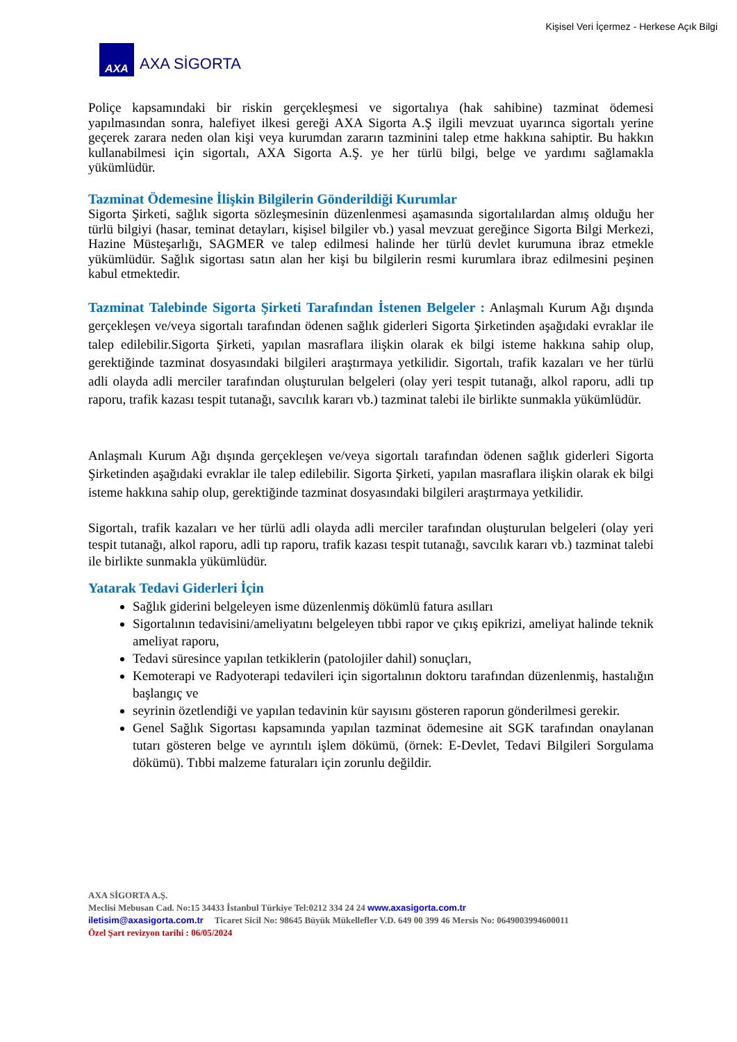Kişisel Veri İçermez - Herkese Açık Bilgi
AXA
AXA SİGORTA
Poliçe kapsamındaki bir riskin gerçekleşmesi ve sigortalıya (hak sahibine) tazminat ödemesi yapılmasından sonra, halefiyet ilkesi gereği AXA Sigorta A.Ş ilgili mevzuat uyarınca sigortalı yerine geçerek zarara neden olan kişi veya kurumdan zararın tazminini talep etme hakkına sahiptir. Bu hakkın kullanabilmesi için sigortalı, AXA Sigorta A.Ş. ye her türlü bilgi, belge ve yardımı sağlamakla yükümlüdür.
Tazminat Ödemesine İlişkin Bilgilerin Gönderildiği Kurumlar
Sigorta Şirketi, sağlık sigorta sözleşmesinin düzenlenmesi aşamasında sigortalılardan almış olduğu her türlü bilgiyi (hasar, teminat detayları, kişisel bilgiler vb.) yasal mevzuat gereğince Sigorta Bilgi Merkezi, Hazine Müsteşarlığı, SAGMER ve talep edilmesi halinde her türlü devlet kurumuna ibraz etmekle yükümlüdür. Sağlık sigortası satın alan her kişi bu bilgilerin resmi kurumlara ibraz edilmesini peşinen kabul etmektedir.
Tazminat Talebinde Sigorta Şirketi Tarafından İstenen Belgeler : Anlaşmalı Kurum Ağı dışında gerçekleşen ve/veya sigortalı tarafından ödenen sağlık giderleri Sigorta Şirketinden aşağıdaki evraklar ile talep edilebilir.Sigorta Şirketi, yapılan masraflara ilişkin olarak ek bilgi isteme hakkına sahip olup, gerektiğinde tazminat dosyasındaki bilgileri araştırmaya yetkilidir. Sigortalı, trafik kazaları ve her türlü adli olayda adli merciler tarafından oluşturulan belgeleri (olay yeri tespit tutanağı, alkol raporu, adli tıp raporu, trafik kazası tespit tutanağı, savcılık kararı vb.) tazminat talebi ile birlikte sunmakla yükümlüdür.
Anlaşmalı Kurum Ağı dışında gerçekleşen ve/veya sigortalı tarafından ödenen sağlık giderleri Sigorta Şirketinden aşağıdaki evraklar ile talep edilebilir. Sigorta Şirketi, yapılan masraflara ilişkin olarak ek bilgi isteme hakkına sahip olup, gerektiğinde tazminat dosyasındaki bilgileri araştırmaya yetkilidir.
Sigortalı, trafik kazaları ve her türlü adli olayda adli merciler tarafından oluşturulan belgeleri (olay yeri tespit tutanağı, alkol raporu, adli tıp raporu, trafik kazası tespit tutanağı, savcılık kararı vb.) tazminat talebi ile birlikte sunmakla yükümlüdür.
Yatarak Tedavi Giderleri İçin
Sağlık giderini belgeleyen isme düzenlenmiş dökümlü fatura asılları
Sigortalının tedavisini/ameliyatını belgeleyen tıbbi rapor ve çıkış epikrizi, ameliyat halinde teknik ameliyat raporu,
Tedavi süresince yapılan tetkiklerin (patolojiler dahil) sonuçları,
Kemoterapi ve Radyoterapi tedavileri için sigortalının doktoru tarafından düzenlenmiş, hastalığın başlangıç ve
seyrinin özetlendiği ve yapılan tedavinin kür sayısını gösteren raporun gönderilmesi gerekir.
Genel Sağlık Sigortası kapsamında yapılan tazminat ödemesine ait SGK tarafından onaylanan tutarı gösteren belge ve ayrıntılı işlem dökümü, (örnek: E-Devlet, Tedavi Bilgileri Sorgulama dökümü). Tıbbi malzeme faturaları için zorunlu değildir.
AXA SİGORTA A.Ş.
Meclisi Mebusan Cad. No:15 34433 İstanbul Türkiye Tel:0212 334 24 24 www.axasigorta.com.tr
iletisim@axasigorta.com.tr Ticaret Sicil No: 98645 Büyük Mükellefler V.D. 649 00 399 46 Mersis No: 0649003994600011
Özel Şart revizyon tarihi : 06/05/2024